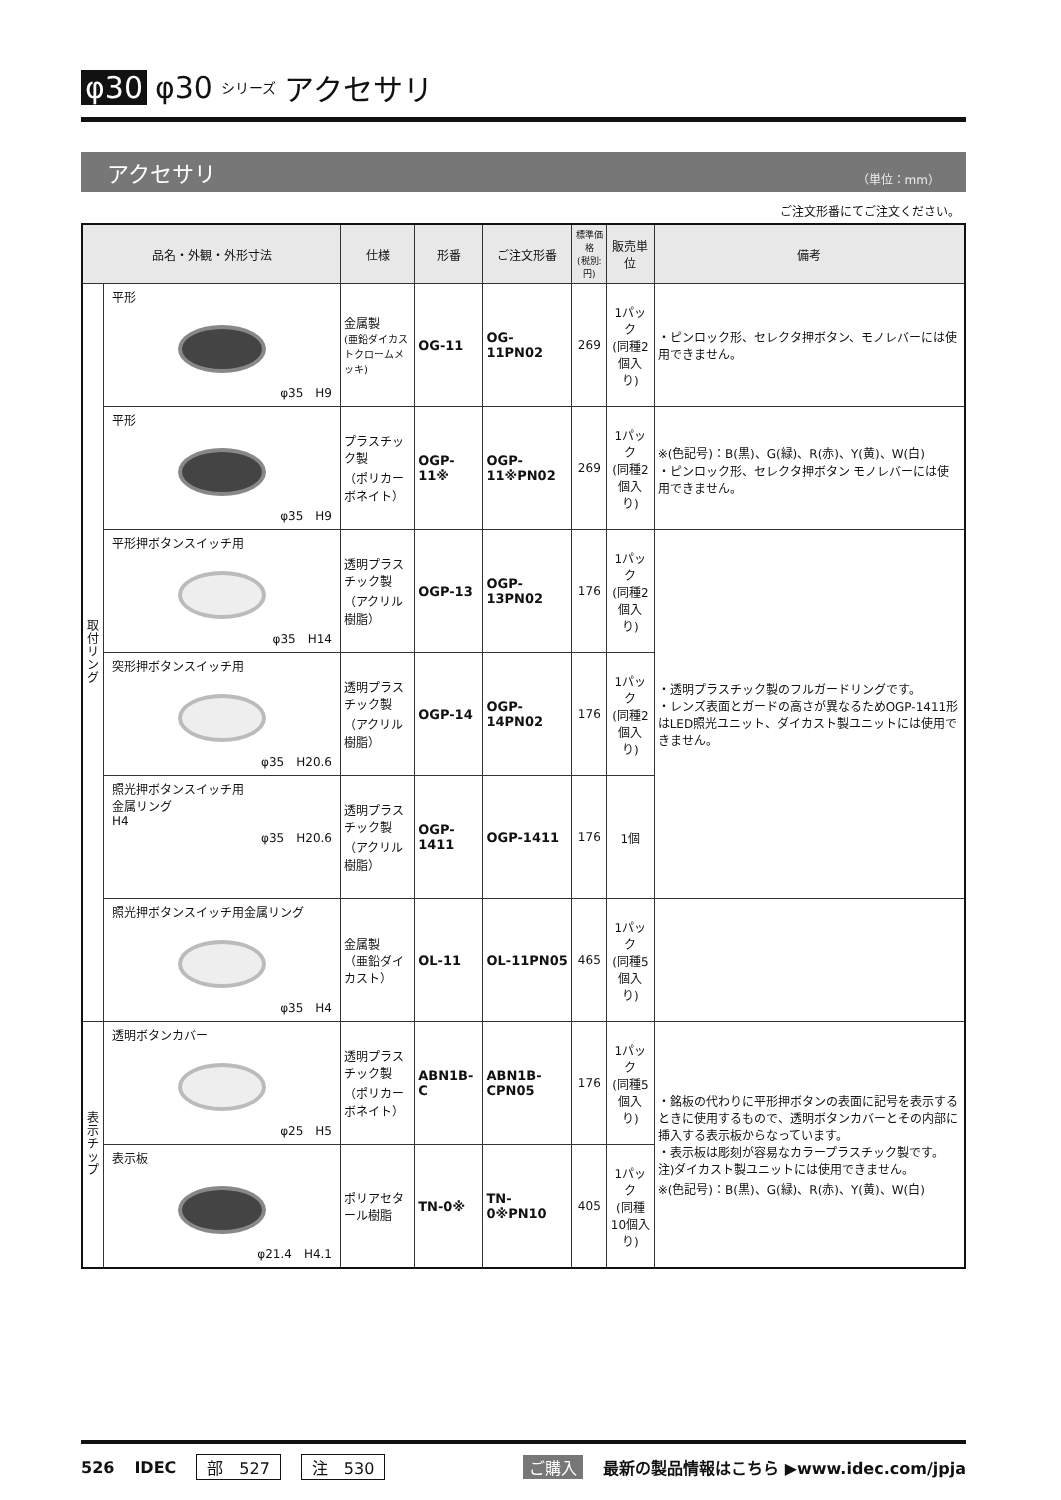φ30 φ30 シリーズ アクセサリ
アクセサリ （単位：mm）
ご注文形番にてご注文ください。
| 品名・外観・外形寸法 | | 仕様 | 形番 | ご注文形番 | 標準価格 (税別:円) | 販売単位 | 備考 |
| --- | --- | --- | --- | --- | --- | --- | --- |
| 取付リング | 平形 φ35 H9 | 金属製 (亜鉛ダイカストクロームメッキ) | OG-11 | OG-11PN02 | 269 | 1パック (同種2個入り) | ・ピンロック形、セレクタ押ボタン、モノレバーには使用できません。 |
| | 平形 φ35 H9 | プラスチック製 （ポリカーボネイト） | OGP-11※ | OGP-11※PN02 | 269 | 1パック (同種2個入り) | ※(色記号)：B(黒)、G(緑)、R(赤)、Y(黄)、W(白) ・ピンロック形、セレクタ押ボタン モノレバーには使用できません。 |
| | 平形押ボタンスイッチ用 φ35 H14 | 透明プラスチック製 （アクリル樹脂） | OGP-13 | OGP-13PN02 | 176 | 1パック (同種2個入り) | ・透明プラスチック製のフルガードリングです。 ・レンズ表面とガードの高さが異なるためOGP-1411形はLED照光ユニット、ダイカスト製ユニットには使用できません。 |
| | 突形押ボタンスイッチ用 φ35 H20.6 | 透明プラスチック製 （アクリル樹脂） | OGP-14 | OGP-14PN02 | 176 | 1パック (同種2個入り) | |
| | 照光押ボタンスイッチ用 金属リング H4 φ35 H20.6 | 透明プラスチック製 （アクリル樹脂） | OGP-1411 | OGP-1411 | 176 | 1個 | |
| | 照光押ボタンスイッチ用金属リング φ35 H4 | 金属製 （亜鉛ダイカスト） | OL-11 | OL-11PN05 | 465 | 1パック (同種5個入り) | |
| 表示チップ | 透明ボタンカバー φ25 H5 | 透明プラスチック製 （ポリカーボネイト） | ABN1B-C | ABN1B-CPN05 | 176 | 1パック (同種5個入り) | ・銘板の代わりに平形押ボタンの表面に記号を表示するときに使用するもので、透明ボタンカバーとその内部に挿入する表示板からなっています。 ・表示板は彫刻が容易なカラープラスチック製です。 注)ダイカスト製ユニットには使用できません。 ※(色記号)：B(黒)、G(緑)、R(赤)、Y(黄)、W(白) |
| | 表示板 φ21.4 H4.1 | ポリアセタール樹脂 | TN-0※ | TN-0※PN10 | 405 | 1パック (同種10個入り) | |
526 IDEC 部　527 注　530 ご購入 最新の製品情報はこちら ▶www.idec.com/jpja